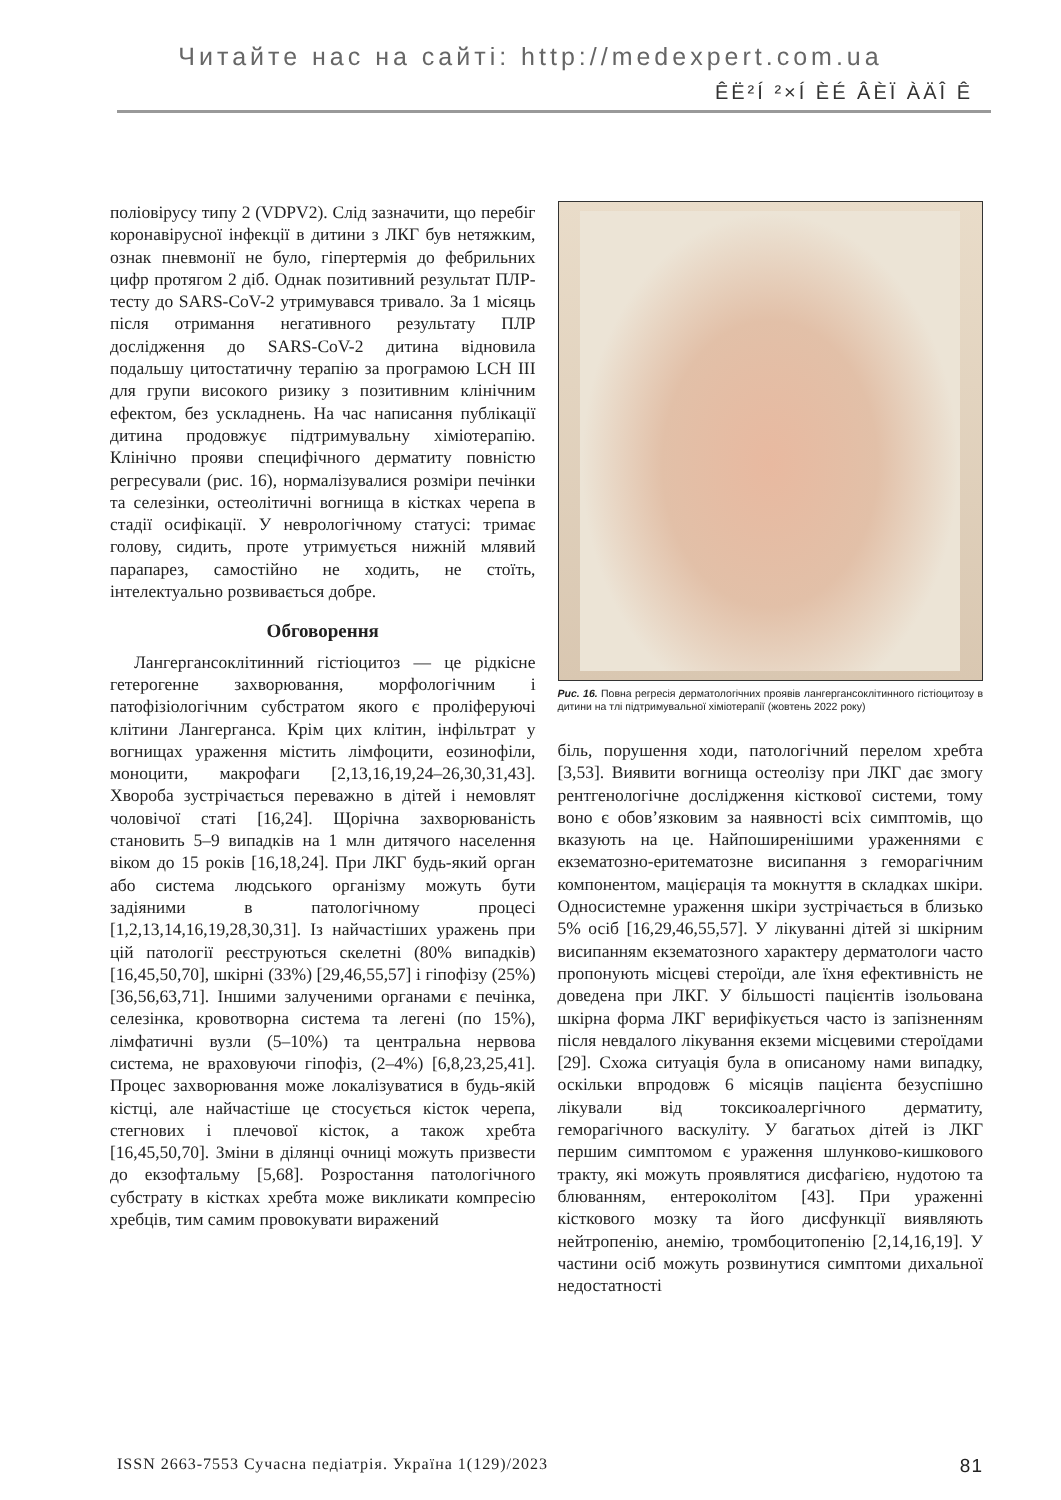Читайте нас на сайті: http://medexpert.com.ua
ÊË²Í ²×Í ÈÉ ÂÈÏ ÀÄÎ Ê
поліовірусу типу 2 (VDPV2). Слід зазначити, що перебіг коронавірусної інфекції в дитини з ЛКГ був нетяжким, ознак пневмонії не було, гіпертермія до фебрильних цифр протягом 2 діб. Однак позитивний результат ПЛР-тесту до SARS-CoV-2 утримувався тривало. За 1 місяць після отримання негативного результату ПЛР дослідження до SARS-CoV-2 дитина відновила подальшу цитостатичну терапію за програмою LCH III для групи високого ризику з позитивним клінічним ефектом, без ускладнень. На час написання публікації дитина продовжує підтримувальну хіміотерапію. Клінічно прояви специфічного дерматиту повністю регресували (рис. 16), нормалізувалися розміри печінки та селезінки, остеолітичні вогнища в кістках черепа в стадії осифікації. У неврологічному статусі: тримає голову, сидить, проте утримується нижній млявий парапарез, самостійно не ходить, не стоїть, інтелектуально розвивається добре.
Обговорення
Лангергансоклітинний гістіоцитоз — це рідкісне гетерогенне захворювання, морфологічним і патофізіологічним субстратом якого є проліферуючі клітини Лангерганса. Крім цих клітин, інфільтрат у вогнищах ураження містить лімфоцити, еозинофіли, моноцити, макрофаги [2,13,16,19,24–26,30,31,43]. Хвороба зустрічається переважно в дітей і немовлят чоловічої статі [16,24]. Щорічна захворюваність становить 5–9 випадків на 1 млн дитячого населення віком до 15 років [16,18,24]. При ЛКГ будь-який орган або система людського організму можуть бути задіяними в патологічному процесі [1,2,13,14,16,19,28,30,31]. Із найчастіших уражень при цій патології реєструються скелетні (80% випадків) [16,45,50,70], шкірні (33%) [29,46,55,57] і гіпофізу (25%) [36,56,63,71]. Іншими залученими органами є печінка, селезінка, кровотворна система та легені (по 15%), лімфатичні вузли (5–10%) та центральна нервова система, не враховуючи гіпофіз, (2–4%) [6,8,23,25,41]. Процес захворювання може локалізуватися в будь-якій кістці, але найчастіше це стосується кісток черепа, стегнових і плечової кісток, а також хребта [16,45,50,70]. Зміни в ділянці очниці можуть призвести до екзофтальму [5,68]. Розростання патологічного субстрату в кістках хребта може викликати компресію хребців, тим самим провокувати виражений
Рис. 16. Повна регресія дерматологічних проявів лангергансоклітинного гістіоцитозу в дитини на тлі підтримувальної хіміотерапії (жовтень 2022 року)
біль, порушення ходи, патологічний перелом хребта [3,53]. Виявити вогнища остеолізу при ЛКГ дає змогу рентгенологічне дослідження кісткової системи, тому воно є обов’язковим за наявності всіх симптомів, що вказують на це. Найпоширенішими ураженнями є екзематозно-еритематозне висипання з геморагічним компонентом, мацієрація та мокнуття в складках шкіри. Односистемне ураження шкіри зустрічається в близько 5% осіб [16,29,46,55,57]. У лікуванні дітей зі шкірним висипанням екзематозного характеру дерматологи часто пропонують місцеві стероїди, але їхня ефективність не доведена при ЛКГ. У більшості пацієнтів ізольована шкірна форма ЛКГ верифікується часто із запізненням після невдалого лікування екземи місцевими стероїдами [29]. Схожа ситуація була в описаному нами випадку, оскільки впродовж 6 місяців пацієнта безуспішно лікували від токсикоалергічного дерматиту, геморагічного васкуліту. У багатьох дітей із ЛКГ першим симптомом є ураження шлунково-кишкового тракту, які можуть проявлятися дисфагією, нудотою та блюванням, ентероколітом [43]. При ураженні кісткового мозку та його дисфункції виявляють нейтропенію, анемію, тромбоцитопенію [2,14,16,19]. У частини осіб можуть розвинутися симптоми дихальної недостатності
ISSN 2663-7553 Сучасна педіатрія. Україна 1(129)/2023 81